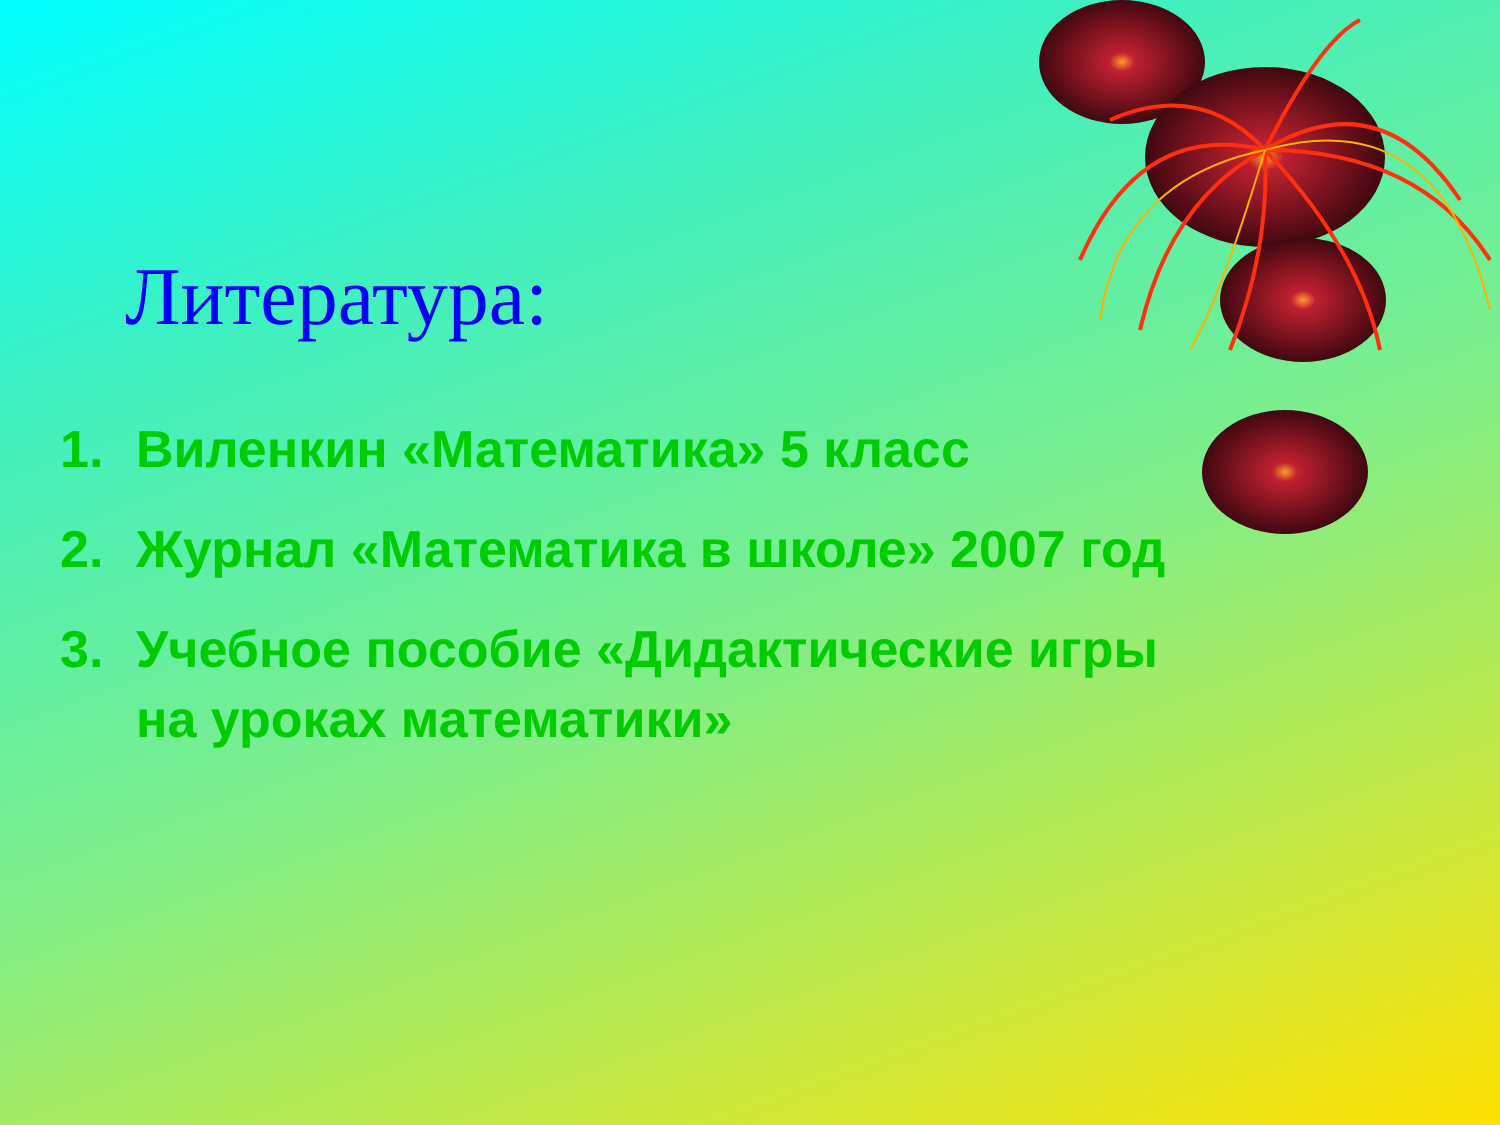Литература:
1. Виленкин «Математика» 5 класс
2. Журнал «Математика в школе» 2007 год
3. Учебное пособие «Дидактические игры
на уроках математики»